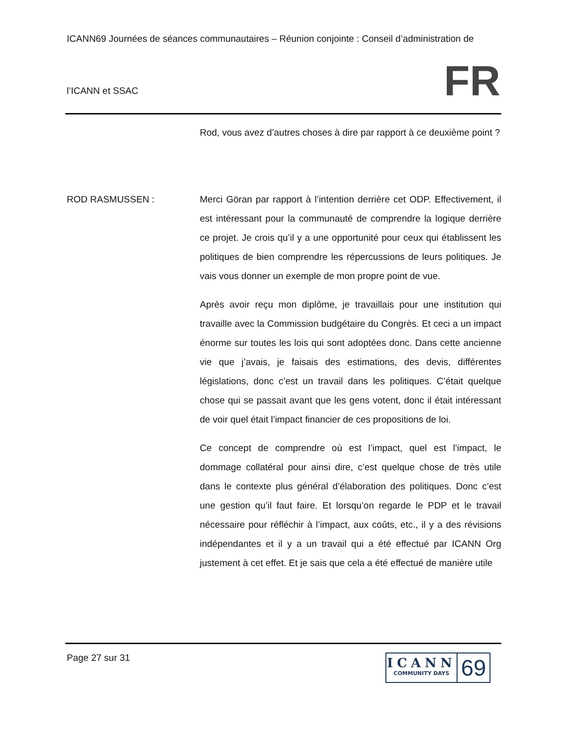ICANN69 Journées de séances communautaires – Réunion conjointe : Conseil d’administration de
l’ICANN et SSAC
FR
Rod, vous avez d’autres choses à dire par rapport à ce deuxième point ?
ROD RASMUSSEN : Merci Göran par rapport à l’intention derrière cet ODP. Effectivement, il est intéressant pour la communauté de comprendre la logique derrière ce projet. Je crois qu’il y a une opportunité pour ceux qui établissent les politiques de bien comprendre les répercussions de leurs politiques. Je vais vous donner un exemple de mon propre point de vue.
Après avoir reçu mon diplôme, je travaillais pour une institution qui travaille avec la Commission budgétaire du Congrès. Et ceci a un impact énorme sur toutes les lois qui sont adoptées donc. Dans cette ancienne vie que j’avais, je faisais des estimations, des devis, différentes législations, donc c’est un travail dans les politiques. C’était quelque chose qui se passait avant que les gens votent, donc il était intéressant de voir quel était l’impact financier de ces propositions de loi.
Ce concept de comprendre où est l’impact, quel est l’impact, le dommage collatéral pour ainsi dire, c’est quelque chose de très utile dans le contexte plus général d’élaboration des politiques. Donc c’est une gestion qu’il faut faire. Et lorsqu’on regarde le PDP et le travail nécessaire pour réfléchir à l’impact, aux coûts, etc., il y a des révisions indépendantes et il y a un travail qui a été effectué par ICANN Org justement à cet effet. Et je sais que cela a été effectué de manière utile
Page 27 sur 31
ICANN
COMMUNITY DAYS
69